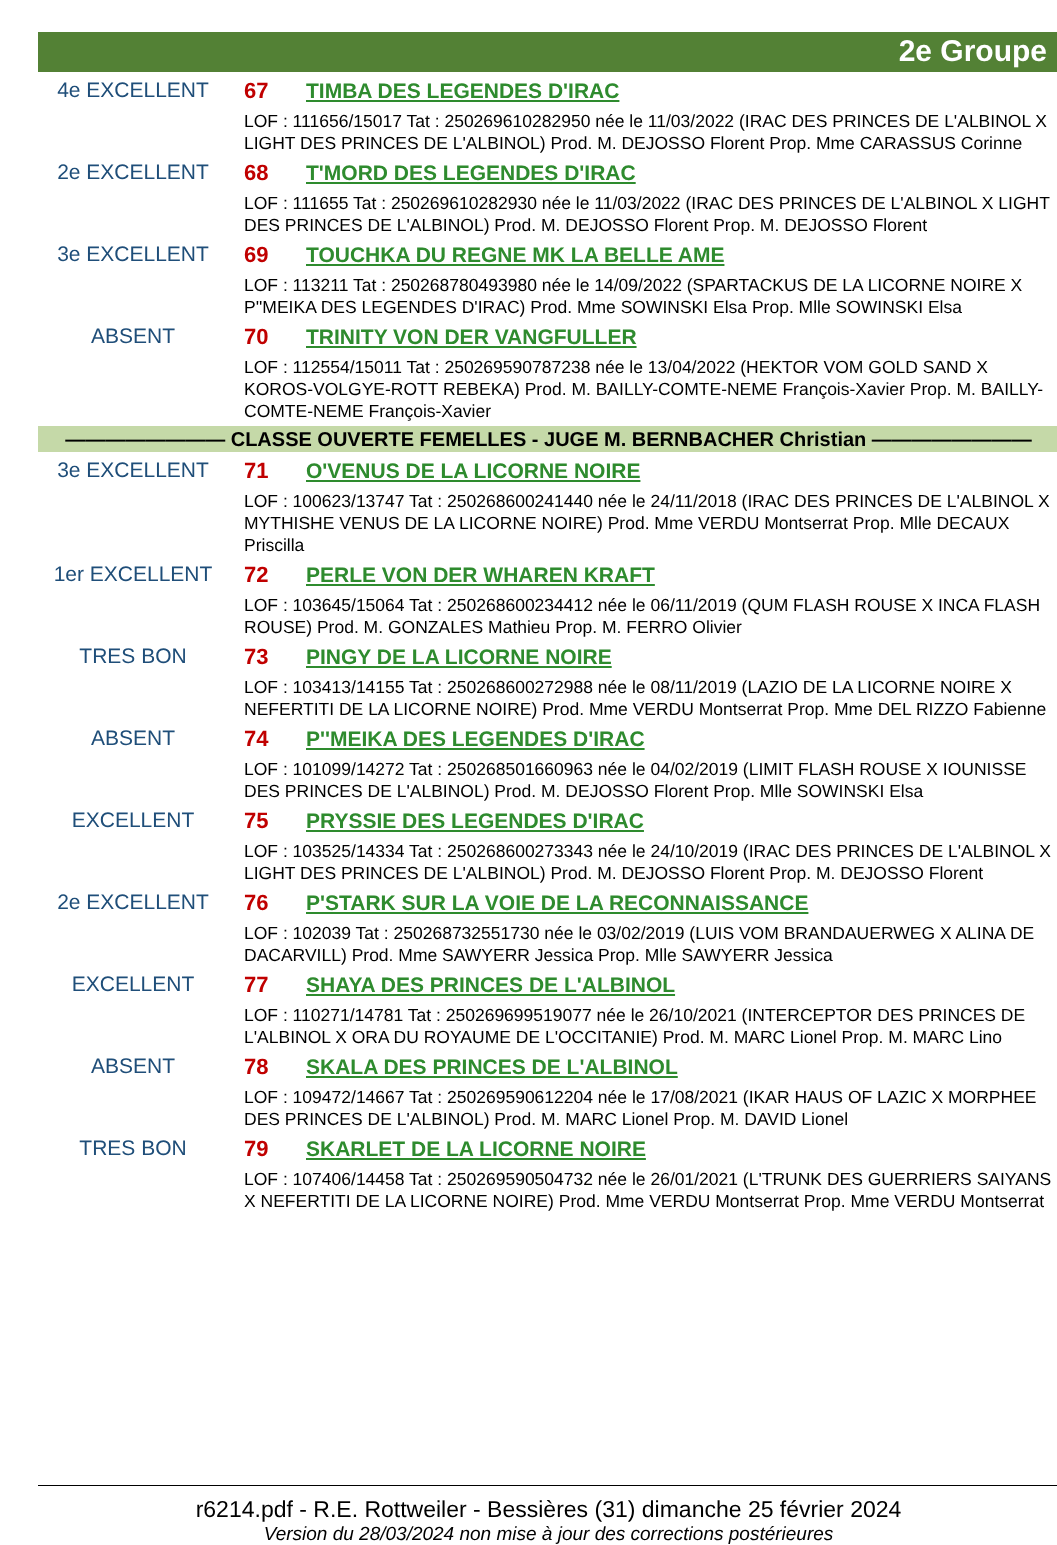2e Groupe
4e EXCELLENT
67 TIMBA DES LEGENDES D'IRAC
LOF : 111656/15017 Tat : 250269610282950 née le 11/03/2022 (IRAC DES PRINCES DE L'ALBINOL X LIGHT DES PRINCES DE L'ALBINOL) Prod. M. DEJOSSO Florent Prop. Mme CARASSUS Corinne
2e EXCELLENT
68 T'MORD DES LEGENDES D'IRAC
LOF : 111655 Tat : 250269610282930 née le 11/03/2022 (IRAC DES PRINCES DE L'ALBINOL X LIGHT DES PRINCES DE L'ALBINOL) Prod. M. DEJOSSO Florent Prop. M. DEJOSSO Florent
3e EXCELLENT
69 TOUCHKA DU REGNE MK LA BELLE AME
LOF : 113211 Tat : 250268780493980 née le 14/09/2022 (SPARTACKUS DE LA LICORNE NOIRE X P''MEIKA DES LEGENDES D'IRAC) Prod. Mme SOWINSKI Elsa Prop. Mlle SOWINSKI Elsa
ABSENT
70 TRINITY VON DER VANGFULLER
LOF : 112554/15011 Tat : 250269590787238 née le 13/04/2022 (HEKTOR VOM GOLD SAND X KOROS-VOLGYE-ROTT REBEKA) Prod. M. BAILLY-COMTE-NEME François-Xavier Prop. M. BAILLY-COMTE-NEME François-Xavier
———————— CLASSE OUVERTE FEMELLES - JUGE M. BERNBACHER Christian ————————
3e EXCELLENT
71 O'VENUS DE LA LICORNE NOIRE
LOF : 100623/13747 Tat : 250268600241440 née le 24/11/2018 (IRAC DES PRINCES DE L'ALBINOL X MYTHISHE VENUS DE LA LICORNE NOIRE) Prod. Mme VERDU Montserrat Prop. Mlle DECAUX Priscilla
1er EXCELLENT
72 PERLE VON DER WHAREN KRAFT
LOF : 103645/15064 Tat : 250268600234412 née le 06/11/2019 (QUM FLASH ROUSE X INCA FLASH ROUSE) Prod. M. GONZALES Mathieu Prop. M. FERRO Olivier
TRES BON
73 PINGY DE LA LICORNE NOIRE
LOF : 103413/14155 Tat : 250268600272988 née le 08/11/2019 (LAZIO DE LA LICORNE NOIRE X NEFERTITI DE LA LICORNE NOIRE) Prod. Mme VERDU Montserrat Prop. Mme DEL RIZZO Fabienne
ABSENT
74 P''MEIKA DES LEGENDES D'IRAC
LOF : 101099/14272 Tat : 250268501660963 née le 04/02/2019 (LIMIT FLASH ROUSE X IOUNISSE DES PRINCES DE L'ALBINOL) Prod. M. DEJOSSO Florent Prop. Mlle SOWINSKI Elsa
EXCELLENT
75 PRYSSIE DES LEGENDES D'IRAC
LOF : 103525/14334 Tat : 250268600273343 née le 24/10/2019 (IRAC DES PRINCES DE L'ALBINOL X LIGHT DES PRINCES DE L'ALBINOL) Prod. M. DEJOSSO Florent Prop. M. DEJOSSO Florent
2e EXCELLENT
76 P'STARK SUR LA VOIE DE LA RECONNAISSANCE
LOF : 102039 Tat : 250268732551730 née le 03/02/2019 (LUIS VOM BRANDAUERWEG X ALINA DE DACARVILL) Prod. Mme SAWYERR Jessica Prop. Mlle SAWYERR Jessica
EXCELLENT
77 SHAYA DES PRINCES DE L'ALBINOL
LOF : 110271/14781 Tat : 250269699519077 née le 26/10/2021 (INTERCEPTOR DES PRINCES DE L'ALBINOL X ORA DU ROYAUME DE L'OCCITANIE) Prod. M. MARC Lionel Prop. M. MARC Lino
ABSENT
78 SKALA DES PRINCES DE L'ALBINOL
LOF : 109472/14667 Tat : 250269590612204 née le 17/08/2021 (IKAR HAUS OF LAZIC X MORPHEE DES PRINCES DE L'ALBINOL) Prod. M. MARC Lionel Prop. M. DAVID Lionel
TRES BON
79 SKARLET DE LA LICORNE NOIRE
LOF : 107406/14458 Tat : 250269590504732 née le 26/01/2021 (L'TRUNK DES GUERRIERS SAIYANS X NEFERTITI DE LA LICORNE NOIRE) Prod. Mme VERDU Montserrat Prop. Mme VERDU Montserrat
r6214.pdf - R.E. Rottweiler - Bessières (31) dimanche 25 février 2024
Version du 28/03/2024 non mise à jour des corrections postérieures